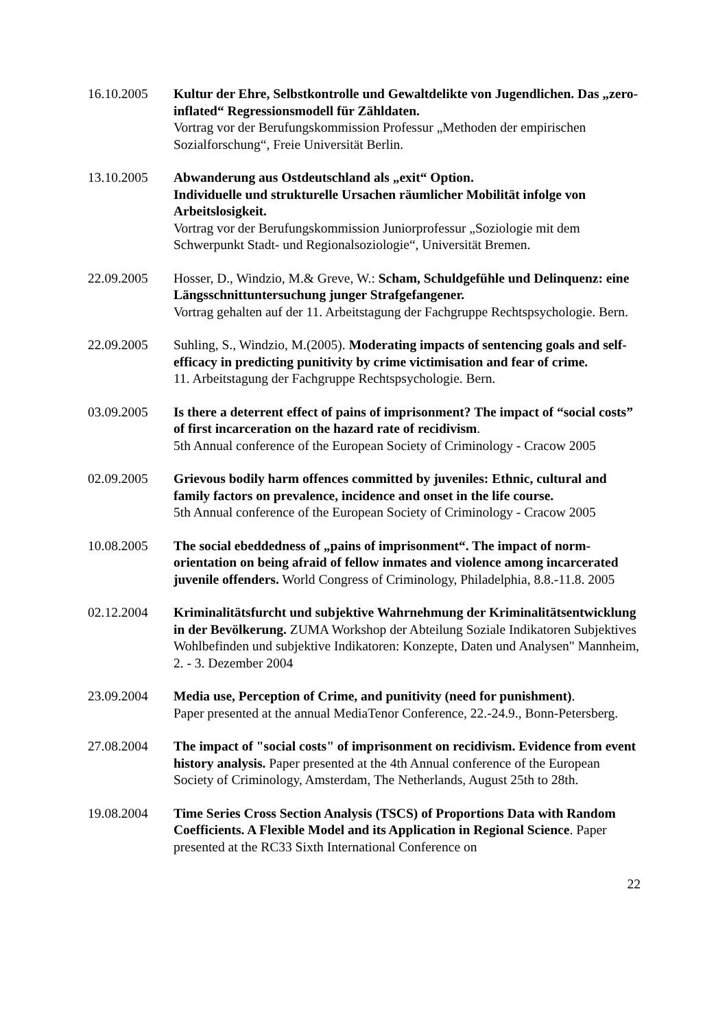16.10.2005 Kultur der Ehre, Selbstkontrolle und Gewaltdelikte von Jugendlichen. Das „zero-inflated“ Regressionsmodell für Zähldaten.
Vortrag vor der Berufungskommission Professur „Methoden der empirischen Sozialforschung“, Freie Universität Berlin.
13.10.2005 Abwanderung aus Ostdeutschland als „exit“ Option.
Individuelle und strukturelle Ursachen räumlicher Mobilität infolge von Arbeitslosigkeit.
Vortrag vor der Berufungskommission Juniorprofessur „Soziologie mit dem Schwerpunkt Stadt- und Regionalsoziologie“, Universität Bremen.
22.09.2005 Hosser, D., Windzio, M.& Greve, W.: Scham, Schuldgefühle und Delinquenz: eine Längsschnittuntersuchung junger Strafgefangener.
Vortrag gehalten auf der 11. Arbeitstagung der Fachgruppe Rechtspsychologie. Bern.
22.09.2005 Suhling, S., Windzio, M.(2005). Moderating impacts of sentencing goals and self-efficacy in predicting punitivity by crime victimisation and fear of crime.
11. Arbeitstagung der Fachgruppe Rechtspsychologie. Bern.
03.09.2005 Is there a deterrent effect of pains of imprisonment? The impact of “social costs” of first incarceration on the hazard rate of recidivism.
5th Annual conference of the European Society of Criminology - Cracow 2005
02.09.2005 Grievous bodily harm offences committed by juveniles: Ethnic, cultural and family factors on prevalence, incidence and onset in the life course.
5th Annual conference of the European Society of Criminology - Cracow 2005
10.08.2005 The social ebeddedness of „pains of imprisonment“. The impact of norm-orientation on being afraid of fellow inmates and violence among incarcerated juvenile offenders. World Congress of Criminology, Philadelphia, 8.8.-11.8. 2005
02.12.2004 Kriminalitätsfurcht und subjektive Wahrnehmung der Kriminalitätsentwicklung in der Bevölkerung. ZUMA Workshop der Abteilung Soziale Indikatoren Subjektives Wohlbefinden und subjektive Indikatoren: Konzepte, Daten und Analysen" Mannheim, 2. - 3. Dezember 2004
23.09.2004 Media use, Perception of Crime, and punitivity (need for punishment).
Paper presented at the annual MediaTenor Conference, 22.-24.9., Bonn-Petersberg.
27.08.2004 The impact of "social costs" of imprisonment on recidivism. Evidence from event history analysis. Paper presented at the 4th Annual conference of the European Society of Criminology, Amsterdam, The Netherlands, August 25th to 28th.
19.08.2004 Time Series Cross Section Analysis (TSCS) of Proportions Data with Random Coefficients. A Flexible Model and its Application in Regional Science. Paper presented at the RC33 Sixth International Conference on
22